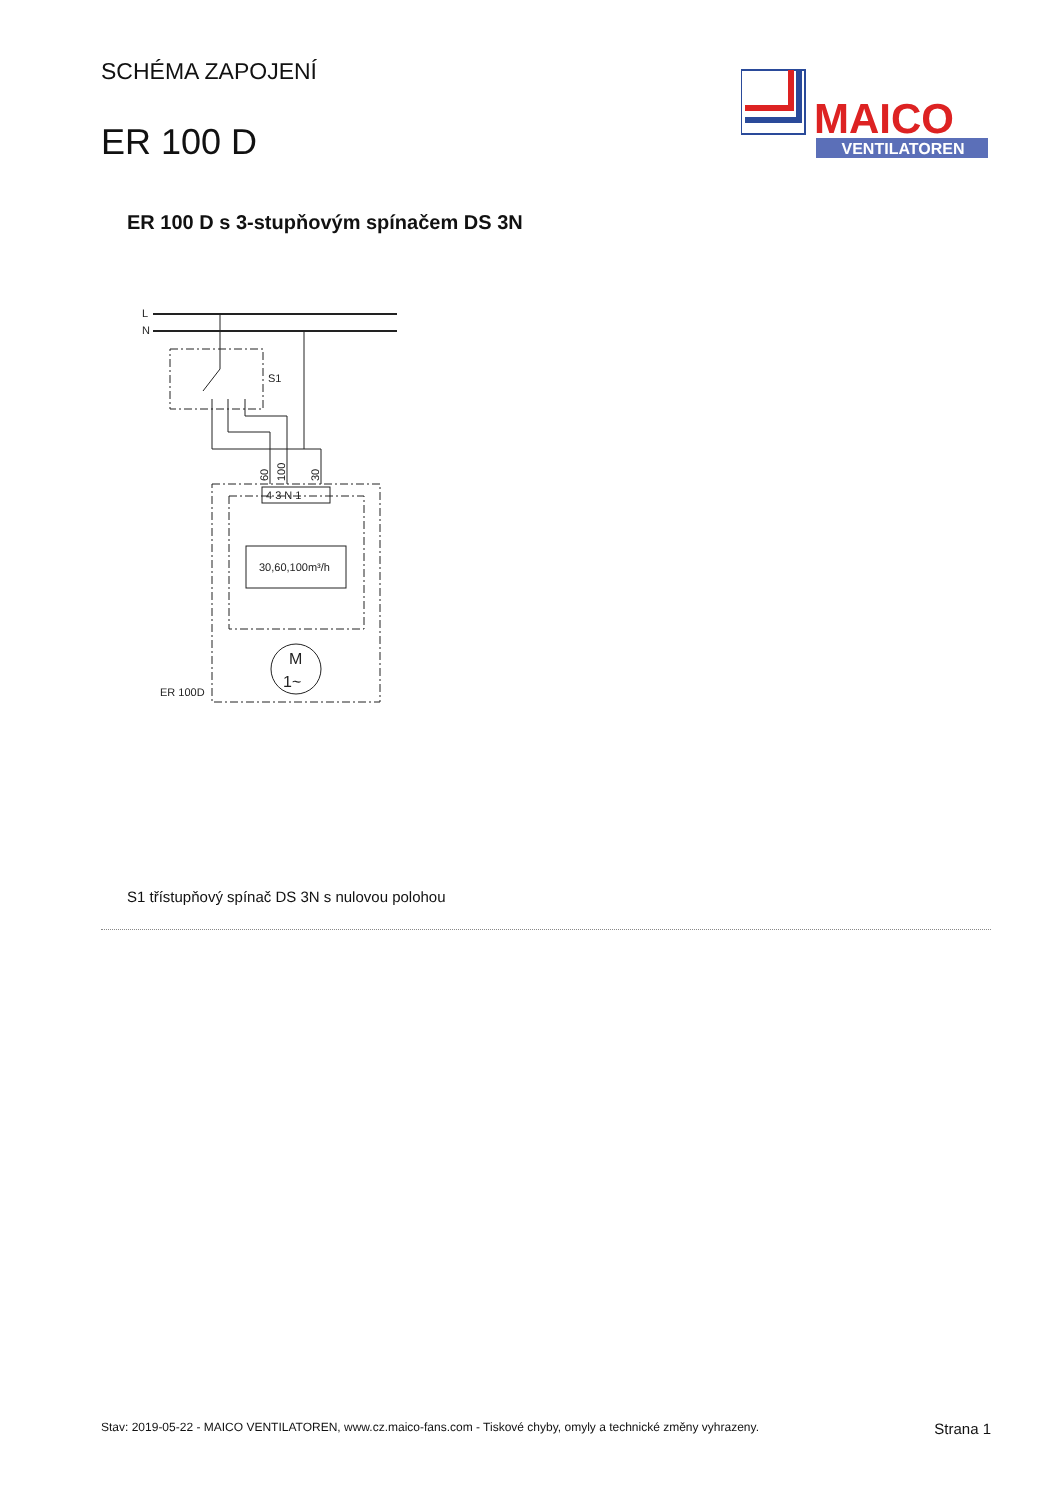SCHÉMA ZAPOJENÍ
ER 100 D
MAICO
VENTILATOREN
ER 100 D s 3-stupňovým spínačem DS 3N
L
N
S1
4 3 N 1
60
100
30
30,60,100m³/h
M
1~
ER 100D
S1 třístupňový spínač DS 3N s nulovou polohou
Stav: 2019-05-22 - MAICO VENTILATOREN, www.cz.maico-fans.com - Tiskové chyby, omyly a technické změny vyhrazeny. Strana 1